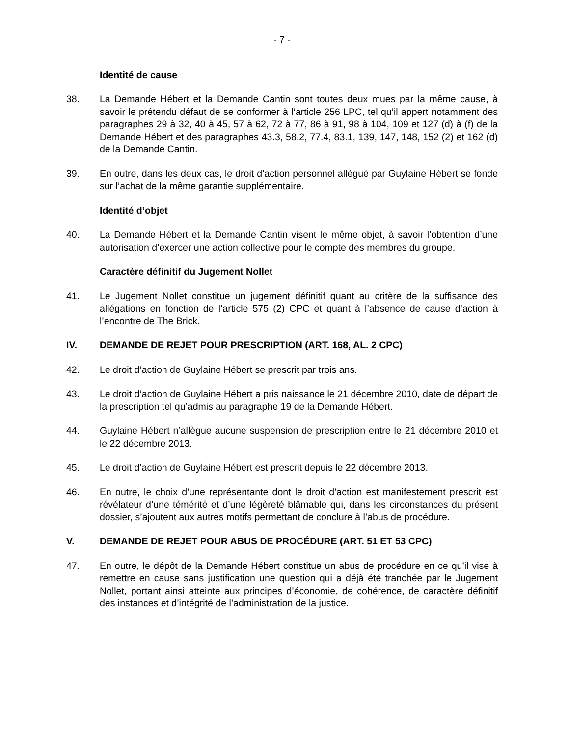- 7 -
Identité de cause
38. La Demande Hébert et la Demande Cantin sont toutes deux mues par la même cause, à savoir le prétendu défaut de se conformer à l’article 256 LPC, tel qu’il appert notamment des paragraphes 29 à 32, 40 à 45, 57 à 62, 72 à 77, 86 à 91, 98 à 104, 109 et 127 (d) à (f) de la Demande Hébert et des paragraphes 43.3, 58.2, 77.4, 83.1, 139, 147, 148, 152 (2) et 162 (d) de la Demande Cantin.
39. En outre, dans les deux cas, le droit d’action personnel allégué par Guylaine Hébert se fonde sur l’achat de la même garantie supplémentaire.
Identité d’objet
40. La Demande Hébert et la Demande Cantin visent le même objet, à savoir l’obtention d’une autorisation d’exercer une action collective pour le compte des membres du groupe.
Caractère définitif du Jugement Nollet
41. Le Jugement Nollet constitue un jugement définitif quant au critère de la suffisance des allégations en fonction de l’article 575 (2) CPC et quant à l’absence de cause d’action à l’encontre de The Brick.
IV. DEMANDE DE REJET POUR PRESCRIPTION (ART. 168, AL. 2 CPC)
42. Le droit d’action de Guylaine Hébert se prescrit par trois ans.
43. Le droit d’action de Guylaine Hébert a pris naissance le 21 décembre 2010, date de départ de la prescription tel qu’admis au paragraphe 19 de la Demande Hébert.
44. Guylaine Hébert n’allègue aucune suspension de prescription entre le 21 décembre 2010 et le 22 décembre 2013.
45. Le droit d’action de Guylaine Hébert est prescrit depuis le 22 décembre 2013.
46. En outre, le choix d’une représentante dont le droit d’action est manifestement prescrit est révélateur d’une témérité et d’une légèreté blâmable qui, dans les circonstances du présent dossier, s’ajoutent aux autres motifs permettant de conclure à l’abus de procédure.
V. DEMANDE DE REJET POUR ABUS DE PROCÉDURE (ART. 51 ET 53 CPC)
47. En outre, le dépôt de la Demande Hébert constitue un abus de procédure en ce qu’il vise à remettre en cause sans justification une question qui a déjà été tranchée par le Jugement Nollet, portant ainsi atteinte aux principes d’économie, de cohérence, de caractère définitif des instances et d’intégrité de l’administration de la justice.